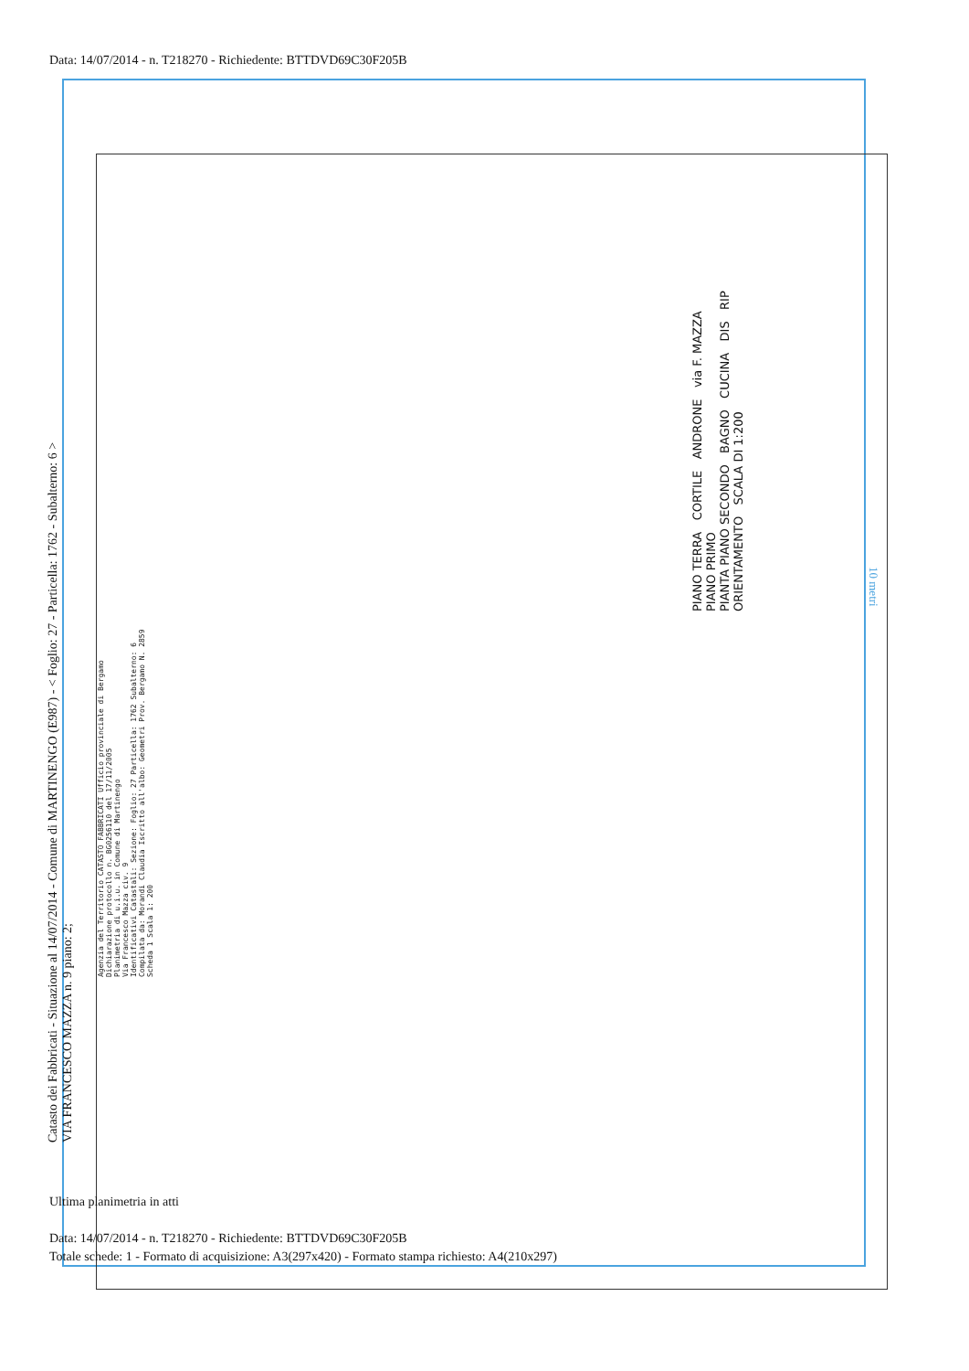Data: 14/07/2014 - n. T218270 - Richiedente: BTTDVD69C30F205B
Catasto dei Fabbricati - Situazione al 14/07/2014 - Comune di MARTINENGO (E987) - < Foglio: 27 - Particella: 1762 - Subalterno: 6 >
VIA FRANCESCO MAZZA n. 9 piano: 2;
Agenzia del Territorio CATASTO FABBRICATI Ufficio provinciale di Bergamo
Dichiarazione protocollo n. BG0256110 del 17/11/2005
Planimetria di u.i.u. in Comune di Martinengo
Via Francesco Mazza civ. 9
Identificativi Catastali: Sezione: Foglio: 27 Particella: 1762 Subalterno: 6
Compilata da: Morandi Claudia Iscritto all'albo: Geometri Prov. Bergamo N. 2859
Scheda 1 Scala 1: 200
PIANO TERRA CORTILE ANDRONE via F. MAZZA
PIANO PRIMO
PIANTA PIANO SECONDO BAGNO CUCINA DIS RIP
ORIENTAMENTO SCALA DI 1:200
10 metri
Ultima planimetria in atti
Data: 14/07/2014 - n. T218270 - Richiedente: BTTDVD69C30F205B
Totale schede: 1 - Formato di acquisizione: A3(297x420) - Formato stampa richiesto: A4(210x297)